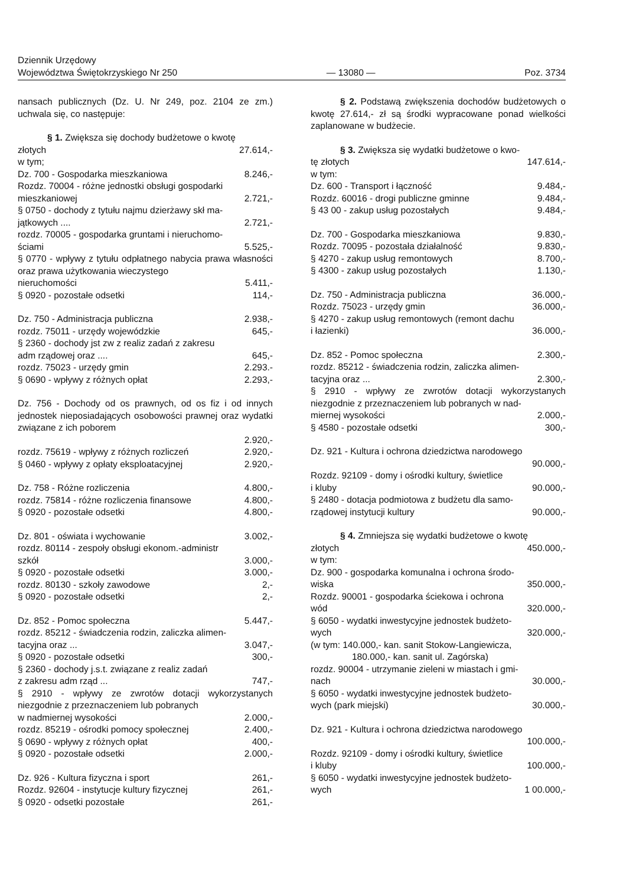Dziennik Urzędowy
Województwa Świętokrzyskiego Nr 250
— 13080 —
Poz. 3734
nansach publicznych (Dz. U. Nr 249, poz. 2104 ze zm.) uchwala się, co następuje:
§ 1. Zwiększa się dochody budżetowe o kwotę
złotych 27.614,-
w tym;
Dz. 700 - Gospodarka mieszkaniowa 8.246,-
Rozdz. 70004 - różne jednostki obsługi gospodarki
mieszkaniowej 2.721,-
§ 0750 - dochody z tytułu najmu dzierżawy skł ma-
jątkowych .... 2.721,-
rozdz. 70005 - gospodarka gruntami i nieruchomo-
ściami 5.525,-
§ 0770 - wpływy z tytułu odpłatnego nabycia prawa własności oraz prawa użytkowania wieczystego
nieruchomości 5.411,-
§ 0920 - pozostałe odsetki 114,-
Dz. 750 - Administracja publiczna 2.938,-
rozdz. 75011 - urzędy wojewódzkie 645,-
§ 2360 - dochody jst zw z realiz zadań z zakresu
adm rządowej oraz .... 645,-
rozdz. 75023 - urzędy gmin 2.293.-
§ 0690 - wpływy z różnych opłat 2.293,-
Dz. 756 - Dochody od os prawnych, od os fiz i od innych jednostek nieposiadających osobowości prawnej oraz wydatki związane z ich poborem
2.920,-
rozdz. 75619 - wpływy z różnych rozliczeń 2.920,-
§ 0460 - wpływy z opłaty eksploatacyjnej 2.920,-
Dz. 758 - Różne rozliczenia 4.800,-
rozdz. 75814 - różne rozliczenia finansowe 4.800,-
§ 0920 - pozostałe odsetki 4.800,-
Dz. 801 - oświata i wychowanie 3.002,-
rozdz. 80114 - zespoły obsługi ekonom.-administr
szkół 3.000,-
§ 0920 - pozostałe odsetki 3.000,-
rozdz. 80130 - szkoły zawodowe 2,-
§ 0920 - pozostałe odsetki 2,-
Dz. 852 - Pomoc społeczna 5.447,-
rozdz. 85212 - świadczenia rodzin, zaliczka alimen-
tacyjna oraz ... 3.047,-
§ 0920 - pozostałe odsetki 300,-
§ 2360 - dochody j.s.t. związane z realiz zadań
z zakresu adm rząd ... 747,-
§ 2910 - wpływy ze zwrotów dotacji wykorzystanych niezgodnie z przeznaczeniem lub pobranych
w nadmiernej wysokości 2.000,-
rozdz. 85219 - ośrodki pomocy społecznej 2.400,-
§ 0690 - wpływy z różnych opłat 400,-
§ 0920 - pozostałe odsetki 2.000,-
Dz. 926 - Kultura fizyczna i sport 261,-
Rozdz. 92604 - instytucje kultury fizycznej 261,-
§ 0920 - odsetki pozostałe 261,-
§ 2. Podstawą zwiększenia dochodów budżetowych o kwotę 27.614,- zł są środki wypracowane ponad wielkości zaplanowane w budżecie.
§ 3. Zwiększa się wydatki budżetowe o kwo-
tę złotych 147.614,-
w tym:
Dz. 600 - Transport i łączność 9.484,-
Rozdz. 60016 - drogi publiczne gminne 9.484,-
§ 43 00 - zakup usług pozostałych 9.484,-
Dz. 700 - Gospodarka mieszkaniowa 9.830,-
Rozdz. 70095 - pozostała działalność 9.830,-
§ 4270 - zakup usług remontowych 8.700,-
§ 4300 - zakup usług pozostałych 1.130,-
Dz. 750 - Administracja publiczna 36.000,-
Rozdz. 75023 - urzędy gmin 36.000,-
§ 4270 - zakup usług remontowych (remont dachu
i łazienki) 36.000,-
Dz. 852 - Pomoc społeczna 2.300,-
rozdz. 85212 - świadczenia rodzin, zaliczka alimen-
tacyjna oraz ... 2.300,-
§ 2910 - wpływy ze zwrotów dotacji wykorzystanych niezgodnie z przeznaczeniem lub pobranych w nad-
miernej wysokości 2.000,-
§ 4580 - pozostałe odsetki 300,-
Dz. 921 - Kultura i ochrona dziedzictwa narodowego
90.000,-
Rozdz. 92109 - domy i ośrodki kultury, świetlice
i kluby 90.000,-
§ 2480 - dotacja podmiotowa z budżetu dla samo-
rządowej instytucji kultury 90.000,-
§ 4. Zmniejsza się wydatki budżetowe o kwotę
złotych 450.000,-
w tym:
Dz. 900 - gospodarka komunalna i ochrona środo-
wiska 350.000,-
Rozdz. 90001 - gospodarka ściekowa i ochrona
wód 320.000,-
§ 6050 - wydatki inwestycyjne jednostek budżeto-
wych 320.000,-
(w tym: 140.000,- kan. sanit Stokow-Langiewicza,
180.000,- kan. sanit ul. Zagórska)
rozdz. 90004 - utrzymanie zieleni w miastach i gmi-
nach 30.000,-
§ 6050 - wydatki inwestycyjne jednostek budżeto-
wych (park miejski) 30.000,-
Dz. 921 - Kultura i ochrona dziedzictwa narodowego
100.000,-
Rozdz. 92109 - domy i ośrodki kultury, świetlice
i kluby 100.000,-
§ 6050 - wydatki inwestycyjne jednostek budżeto-
wych 1 00.000,-